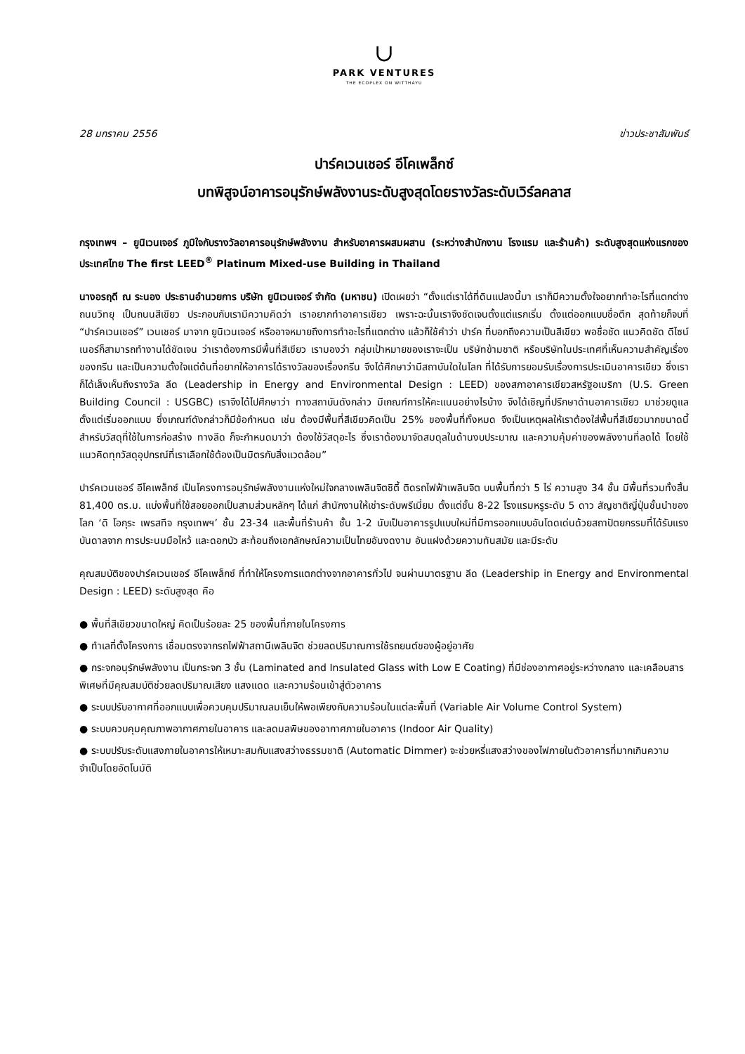∪
PARK VENTURES
THE ECOPLEX ON WITTHAYU
28 มกราคม 2556 ข่าวประชาสัมพันธ์
ปาร์คเวนเชอร์ อีโคเพล็กซ์
บทพิสูจน์อาคารอนุรักษ์พลังงานระดับสูงสุดโดยรางวัลระดับเวิร์ลคลาส
กรุงเทพฯ – ยูนิเวนเจอร์ ภูมิใจกับรางวัลอาคารอนุรักษ์พลังงาน สำหรับอาคารผสมผสาน (ระหว่างสำนักงาน โรงแรม และร้านค้า) ระดับสูงสุดแห่งแรกของประเทศไทย The first LEED<sup>®</sup> Platinum Mixed-use Building in Thailand
นางอรฤดี ณ ระนอง ประธานอำนวยการ บริษัท ยูนิเวนเจอร์ จำกัด (มหาชน) เปิดเผยว่า “ตั้งแต่เราได้ที่ดินแปลงนี้มา เราก็มีความตั้งใจอยากทำอะไรที่แตกต่าง ถนนวิทยุ เป็นถนนสีเขียว ประกอบกับเรามีความคิดว่า เราอยากทำอาคารเขียว เพราะฉะนั้นเราจึงชัดเจนตั้งแต่แรกเริ่ม ตั้งแต่ออกแบบชื่อตึก สุดท้ายก็จบที่ “ปาร์คเวนเชอร์” เวนเชอร์ มาจาก ยูนิเวนเจอร์ หรืออาจหมายถึงการทำอะไรที่แตกต่าง แล้วก็ใช้คำว่า ปาร์ค ที่บอกถึงความเป็นสีเขียว พอชื่อชัด แนวคิดชัด ดีไซน์เนอร์ก็สามารถทำงานได้ชัดเจน ว่าเราต้องการมีพื้นที่สีเขียว เรามองว่า กลุ่มเป้าหมายของเราจะเป็น บริษัทข้ามชาติ หรือบริษัทในประเทศที่เห็นความสำคัญเรื่องของกรีน และเป็นความตั้งใจแต่ต้นที่อยากให้อาคารได้รางวัลของเรื่องกรีน จึงได้ศึกษาว่ามีสถาบันใดในโลก ที่ได้รับการยอมรับเรื่องการประเมินอาคารเขียว ซึ่งเราก็ได้เล็งเห็นถึงรางวัล ลีด (Leadership in Energy and Environmental Design : LEED) ของสภาอาคารเขียวสหรัฐอเมริกา (U.S. Green Building Council : USGBC) เราจึงได้ไปศึกษาว่า ทางสถาบันดังกล่าว มีเกณฑ์การให้คะแนนอย่างไรบ้าง จึงได้เชิญที่ปรึกษาด้านอาคารเขียว มาช่วยดูแลตั้งแต่เริ่มออกแบบ ซึ่งเกณฑ์ดังกล่าวก็มีข้อกำหนด เช่น ต้องมีพื้นที่สีเขียวคิดเป็น 25% ของพื้นที่ทั้งหมด จึงเป็นเหตุผลให้เราต้องใส่พื้นที่สีเขียวมากขนาดนี้ สำหรับวัสดุที่ใช้ในการก่อสร้าง ทางลีด ก็จะกำหนดมาว่า ต้องใช้วัสดุอะไร ซึ่งเราต้องมาจัดสมดุลในด้านงบประมาณ และความคุ้มค่าของพลังงานที่ลดได้ โดยใช้แนวคิดทุกวัสดุอุปกรณ์ที่เราเลือกใช้ต้องเป็นมิตรกับสิ่งแวดล้อม”
ปาร์คเวนเชอร์ อีโคเพล็กซ์ เป็นโครงการอนุรักษ์พลังงานแห่งใหม่ใจกลางเพลินจิตซิตี้ ติดรถไฟฟ้าเพลินจิต บนพื้นที่กว่า 5 ไร่ ความสูง 34 ชั้น มีพื้นที่รวมทั้งสิ้น 81,400 ตร.ม. แบ่งพื้นที่ใช้สอยออกเป็นสามส่วนหลักๆ ได้แก่ สำนักงานให้เช่าระดับพรีเมี่ยม ตั้งแต่ชั้น 8-22 โรงแรมหรูระดับ 5 ดาว สัญชาติญี่ปุ่นชั้นนำของโลก ‘ดิ โอกุระ เพรสทีจ กรุงเทพฯ’ ชั้น 23-34 และพื้นที่ร้านค้า ชั้น 1-2 นับเป็นอาคารรูปแบบใหม่ที่มีการออกแบบอันโดดเด่นด้วยสถาปัตยกรรมที่ได้รับแรงบันดาลจาก การประนมมือไหว้ และดอกบัว สะท้อนถึงเอกลักษณ์ความเป็นไทยอันงดงาม อันแฝงด้วยความทันสมัย และมีระดับ
คุณสมบัติของปาร์คเวนเชอร์ อีโคเพล็กซ์ ที่ทำให้โครงการแตกต่างจากอาคารทั่วไป จนผ่านมาตรฐาน ลีด (Leadership in Energy and Environmental Design : LEED) ระดับสูงสุด คือ
● พื้นที่สีเขียวขนาดใหญ่ คิดเป็นร้อยละ 25 ของพื้นที่ภายในโครงการ
● ทำเลที่ตั้งโครงการ เชื่อมตรงจากรถไฟฟ้าสถานีเพลินจิต ช่วยลดปริมาณการใช้รถยนต์ของผู้อยู่อาศัย
● กระจกอนุรักษ์พลังงาน เป็นกระจก 3 ชั้น (Laminated and Insulated Glass with Low E Coating) ที่มีช่องอากาศอยู่ระหว่างกลาง และเคลือบสารพิเศษที่มีคุณสมบัติช่วยลดปริมาณเสียง แสงแดด และความร้อนเข้าสู่ตัวอาคาร
● ระบบปรับอากาศที่ออกแบบเพื่อควบคุมปริมาณลมเย็นให้พอเพียงกับความร้อนในแต่ละพื้นที่ (Variable Air Volume Control System)
● ระบบควบคุมคุณภาพอากาศภายในอาคาร และลดมลพิษของอากาศภายในอาคาร (Indoor Air Quality)
● ระบบปรับระดับแสงภายในอาคารให้เหมาะสมกับแสงสว่างธรรมชาติ (Automatic Dimmer) จะช่วยหรี่แสงสว่างของไฟภายในตัวอาคารที่มากเกินความจำเป็นโดยอัตโนมัติ